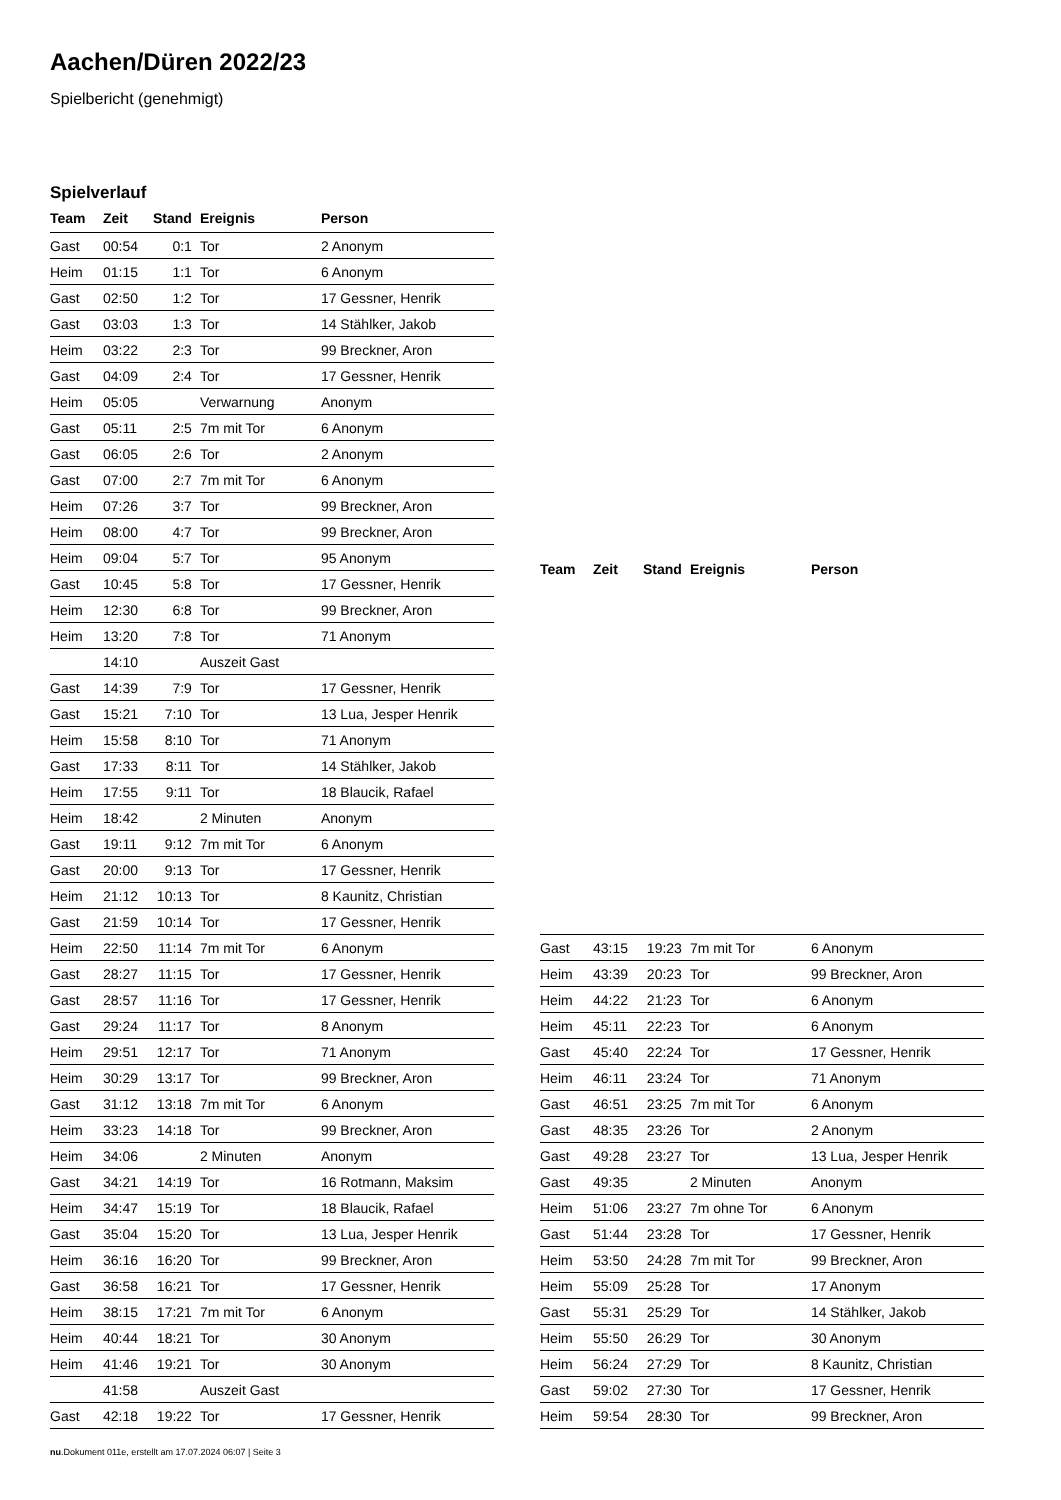Aachen/Düren 2022/23
Spielbericht (genehmigt)
Spielverlauf
| Team | Zeit | Stand | Ereignis | Person |
| --- | --- | --- | --- | --- |
| Gast | 00:54 | 0:1 | Tor | 2 Anonym |
| Heim | 01:15 | 1:1 | Tor | 6 Anonym |
| Gast | 02:50 | 1:2 | Tor | 17 Gessner, Henrik |
| Gast | 03:03 | 1:3 | Tor | 14 Stählker, Jakob |
| Heim | 03:22 | 2:3 | Tor | 99 Breckner, Aron |
| Gast | 04:09 | 2:4 | Tor | 17 Gessner, Henrik |
| Heim | 05:05 | | Verwarnung | Anonym |
| Gast | 05:11 | 2:5 | 7m mit Tor | 6 Anonym |
| Gast | 06:05 | 2:6 | Tor | 2 Anonym |
| Gast | 07:00 | 2:7 | 7m mit Tor | 6 Anonym |
| Heim | 07:26 | 3:7 | Tor | 99 Breckner, Aron |
| Heim | 08:00 | 4:7 | Tor | 99 Breckner, Aron |
| Heim | 09:04 | 5:7 | Tor | 95 Anonym |
| Gast | 10:45 | 5:8 | Tor | 17 Gessner, Henrik |
| Heim | 12:30 | 6:8 | Tor | 99 Breckner, Aron |
| Heim | 13:20 | 7:8 | Tor | 71 Anonym |
| | 14:10 | | Auszeit Gast | |
| Gast | 14:39 | 7:9 | Tor | 17 Gessner, Henrik |
| Gast | 15:21 | 7:10 | Tor | 13 Lua, Jesper Henrik |
| Heim | 15:58 | 8:10 | Tor | 71 Anonym |
| Gast | 17:33 | 8:11 | Tor | 14 Stählker, Jakob |
| Heim | 17:55 | 9:11 | Tor | 18 Blaucik, Rafael |
| Heim | 18:42 | | 2 Minuten | Anonym |
| Gast | 19:11 | 9:12 | 7m mit Tor | 6 Anonym |
| Gast | 20:00 | 9:13 | Tor | 17 Gessner, Henrik |
| Heim | 21:12 | 10:13 | Tor | 8 Kaunitz, Christian |
| Gast | 21:59 | 10:14 | Tor | 17 Gessner, Henrik |
| Heim | 22:50 | 11:14 | 7m mit Tor | 6 Anonym |
| Gast | 28:27 | 11:15 | Tor | 17 Gessner, Henrik |
| Gast | 28:57 | 11:16 | Tor | 17 Gessner, Henrik |
| Gast | 29:24 | 11:17 | Tor | 8 Anonym |
| Heim | 29:51 | 12:17 | Tor | 71 Anonym |
| Heim | 30:29 | 13:17 | Tor | 99 Breckner, Aron |
| Gast | 31:12 | 13:18 | 7m mit Tor | 6 Anonym |
| Heim | 33:23 | 14:18 | Tor | 99 Breckner, Aron |
| Heim | 34:06 | | 2 Minuten | Anonym |
| Gast | 34:21 | 14:19 | Tor | 16 Rotmann, Maksim |
| Heim | 34:47 | 15:19 | Tor | 18 Blaucik, Rafael |
| Gast | 35:04 | 15:20 | Tor | 13 Lua, Jesper Henrik |
| Heim | 36:16 | 16:20 | Tor | 99 Breckner, Aron |
| Gast | 36:58 | 16:21 | Tor | 17 Gessner, Henrik |
| Heim | 38:15 | 17:21 | 7m mit Tor | 6 Anonym |
| Heim | 40:44 | 18:21 | Tor | 30 Anonym |
| Heim | 41:46 | 19:21 | Tor | 30 Anonym |
| | 41:58 | | Auszeit Gast | |
| Gast | 42:18 | 19:22 | Tor | 17 Gessner, Henrik |
| Team | Zeit | Stand | Ereignis | Person |
| --- | --- | --- | --- | --- |
| Gast | 43:15 | 19:23 | 7m mit Tor | 6 Anonym |
| Heim | 43:39 | 20:23 | Tor | 99 Breckner, Aron |
| Heim | 44:22 | 21:23 | Tor | 6 Anonym |
| Heim | 45:11 | 22:23 | Tor | 6 Anonym |
| Gast | 45:40 | 22:24 | Tor | 17 Gessner, Henrik |
| Heim | 46:11 | 23:24 | Tor | 71 Anonym |
| Gast | 46:51 | 23:25 | 7m mit Tor | 6 Anonym |
| Gast | 48:35 | 23:26 | Tor | 2 Anonym |
| Gast | 49:28 | 23:27 | Tor | 13 Lua, Jesper Henrik |
| Gast | 49:35 | | 2 Minuten | Anonym |
| Heim | 51:06 | 23:27 | 7m ohne Tor | 6 Anonym |
| Gast | 51:44 | 23:28 | Tor | 17 Gessner, Henrik |
| Heim | 53:50 | 24:28 | 7m mit Tor | 99 Breckner, Aron |
| Heim | 55:09 | 25:28 | Tor | 17 Anonym |
| Gast | 55:31 | 25:29 | Tor | 14 Stählker, Jakob |
| Heim | 55:50 | 26:29 | Tor | 30 Anonym |
| Heim | 56:24 | 27:29 | Tor | 8 Kaunitz, Christian |
| Gast | 59:02 | 27:30 | Tor | 17 Gessner, Henrik |
| Heim | 59:54 | 28:30 | Tor | 99 Breckner, Aron |
nu.Dokument 011e, erstellt am 17.07.2024 06:07 | Seite 3